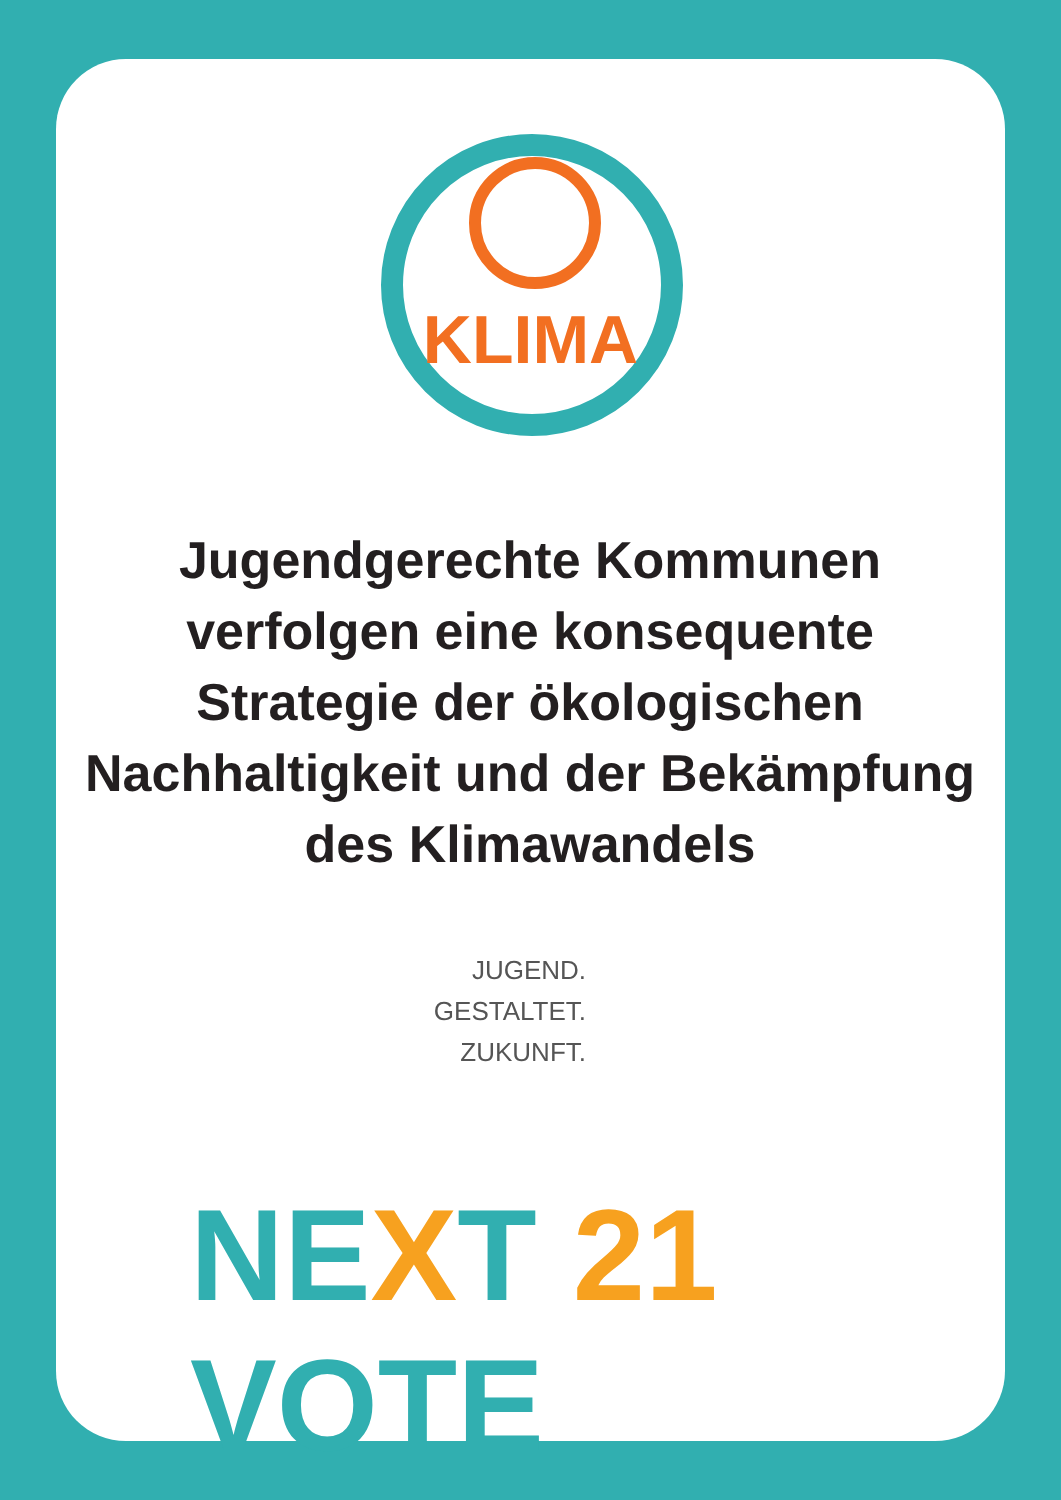KLIMA
Jugendgerechte Kommunen verfolgen eine konsequente Strategie der ökologischen Nachhaltigkeit und der Bekämpfung des Klimawandels
JUGEND.
GESTALTET.
ZUKUNFT.
NEXT 21 VOTE